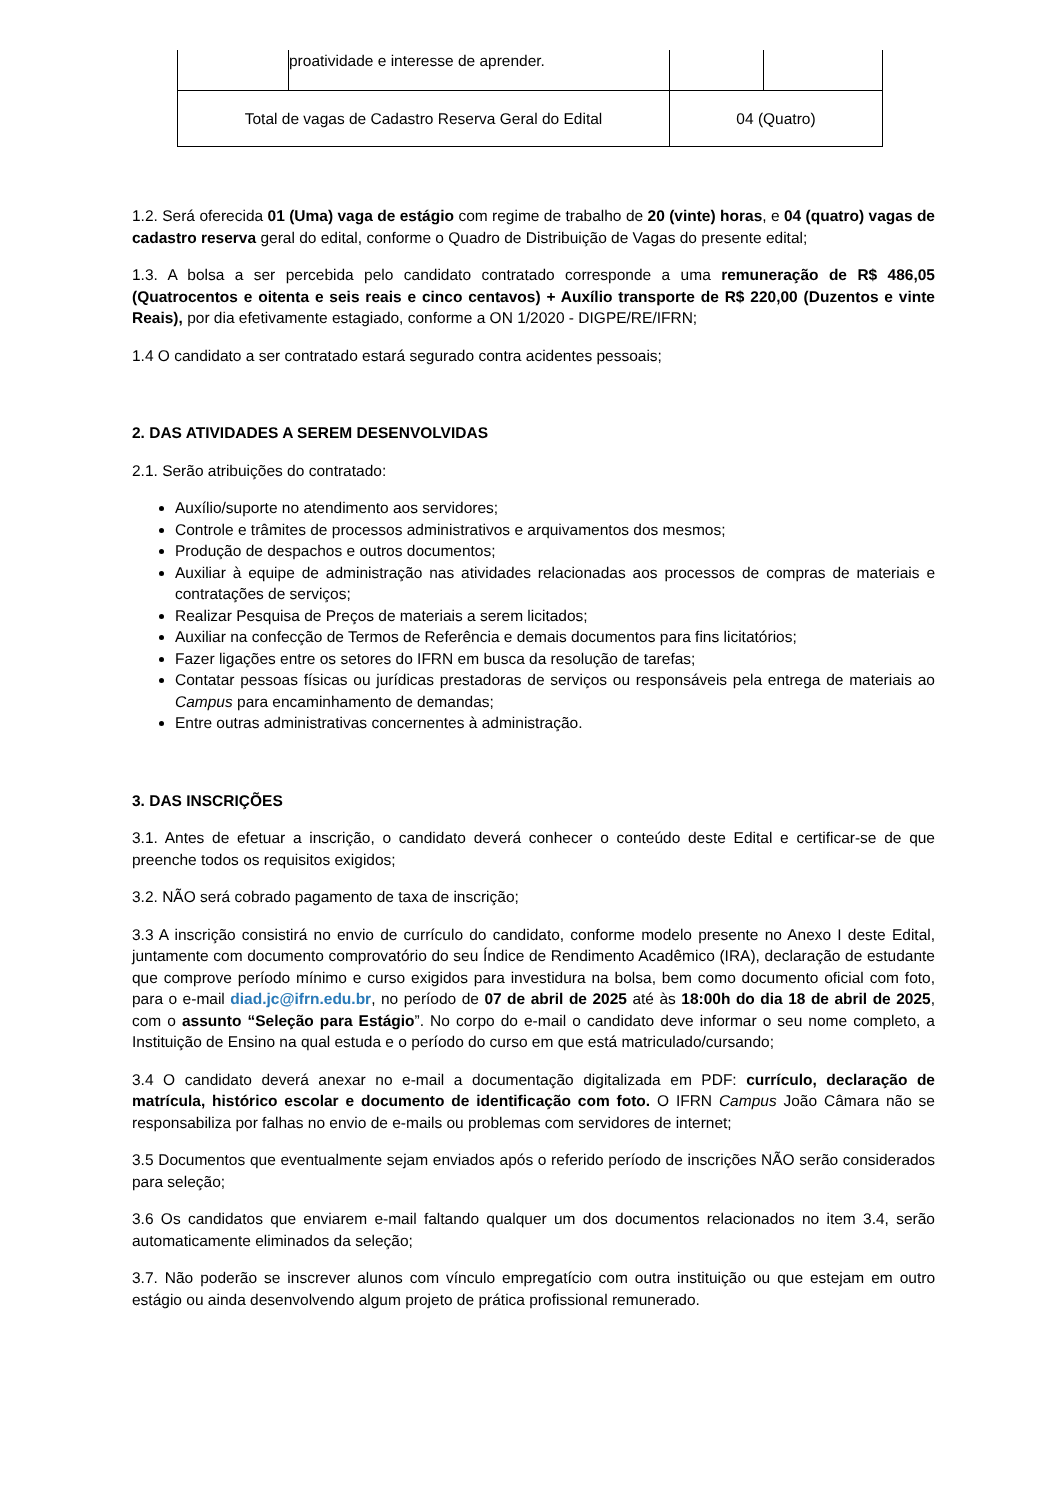| | proatividade e interesse de aprender. | | |
| Total de vagas de Cadastro Reserva Geral do Edital | | 04 (Quatro) | |
1.2. Será oferecida 01 (Uma) vaga de estágio com regime de trabalho de 20 (vinte) horas, e 04 (quatro) vagas de cadastro reserva geral do edital, conforme o Quadro de Distribuição de Vagas do presente edital;
1.3. A bolsa a ser percebida pelo candidato contratado corresponde a uma remuneração de R$ 486,05 (Quatrocentos e oitenta e seis reais e cinco centavos) + Auxílio transporte de R$ 220,00 (Duzentos e vinte Reais), por dia efetivamente estagiado, conforme a ON 1/2020 - DIGPE/RE/IFRN;
1.4 O candidato a ser contratado estará segurado contra acidentes pessoais;
2. DAS ATIVIDADES A SEREM DESENVOLVIDAS
2.1. Serão atribuições do contratado:
Auxílio/suporte no atendimento aos servidores;
Controle e trâmites de processos administrativos e arquivamentos dos mesmos;
Produção de despachos e outros documentos;
Auxiliar à equipe de administração nas atividades relacionadas aos processos de compras de materiais e contratações de serviços;
Realizar Pesquisa de Preços de materiais a serem licitados;
Auxiliar na confecção de Termos de Referência e demais documentos para fins licitatórios;
Fazer ligações entre os setores do IFRN em busca da resolução de tarefas;
Contatar pessoas físicas ou jurídicas prestadoras de serviços ou responsáveis pela entrega de materiais ao Campus para encaminhamento de demandas;
Entre outras administrativas concernentes à administração.
3. DAS INSCRIÇÕES
3.1. Antes de efetuar a inscrição, o candidato deverá conhecer o conteúdo deste Edital e certificar-se de que preenche todos os requisitos exigidos;
3.2. NÃO será cobrado pagamento de taxa de inscrição;
3.3 A inscrição consistirá no envio de currículo do candidato, conforme modelo presente no Anexo I deste Edital, juntamente com documento comprovatório do seu Índice de Rendimento Acadêmico (IRA), declaração de estudante que comprove período mínimo e curso exigidos para investidura na bolsa, bem como documento oficial com foto, para o e-mail diad.jc@ifrn.edu.br, no período de 07 de abril de 2025 até às 18:00h do dia 18 de abril de 2025, com o assunto “Seleção para Estágio”. No corpo do e-mail o candidato deve informar o seu nome completo, a Instituição de Ensino na qual estuda e o período do curso em que está matriculado/cursando;
3.4 O candidato deverá anexar no e-mail a documentação digitalizada em PDF: currículo, declaração de matrícula, histórico escolar e documento de identificação com foto. O IFRN Campus João Câmara não se responsabiliza por falhas no envio de e-mails ou problemas com servidores de internet;
3.5 Documentos que eventualmente sejam enviados após o referido período de inscrições NÃO serão considerados para seleção;
3.6 Os candidatos que enviarem e-mail faltando qualquer um dos documentos relacionados no item 3.4, serão automaticamente eliminados da seleção;
3.7. Não poderão se inscrever alunos com vínculo empregatício com outra instituição ou que estejam em outro estágio ou ainda desenvolvendo algum projeto de prática profissional remunerado.